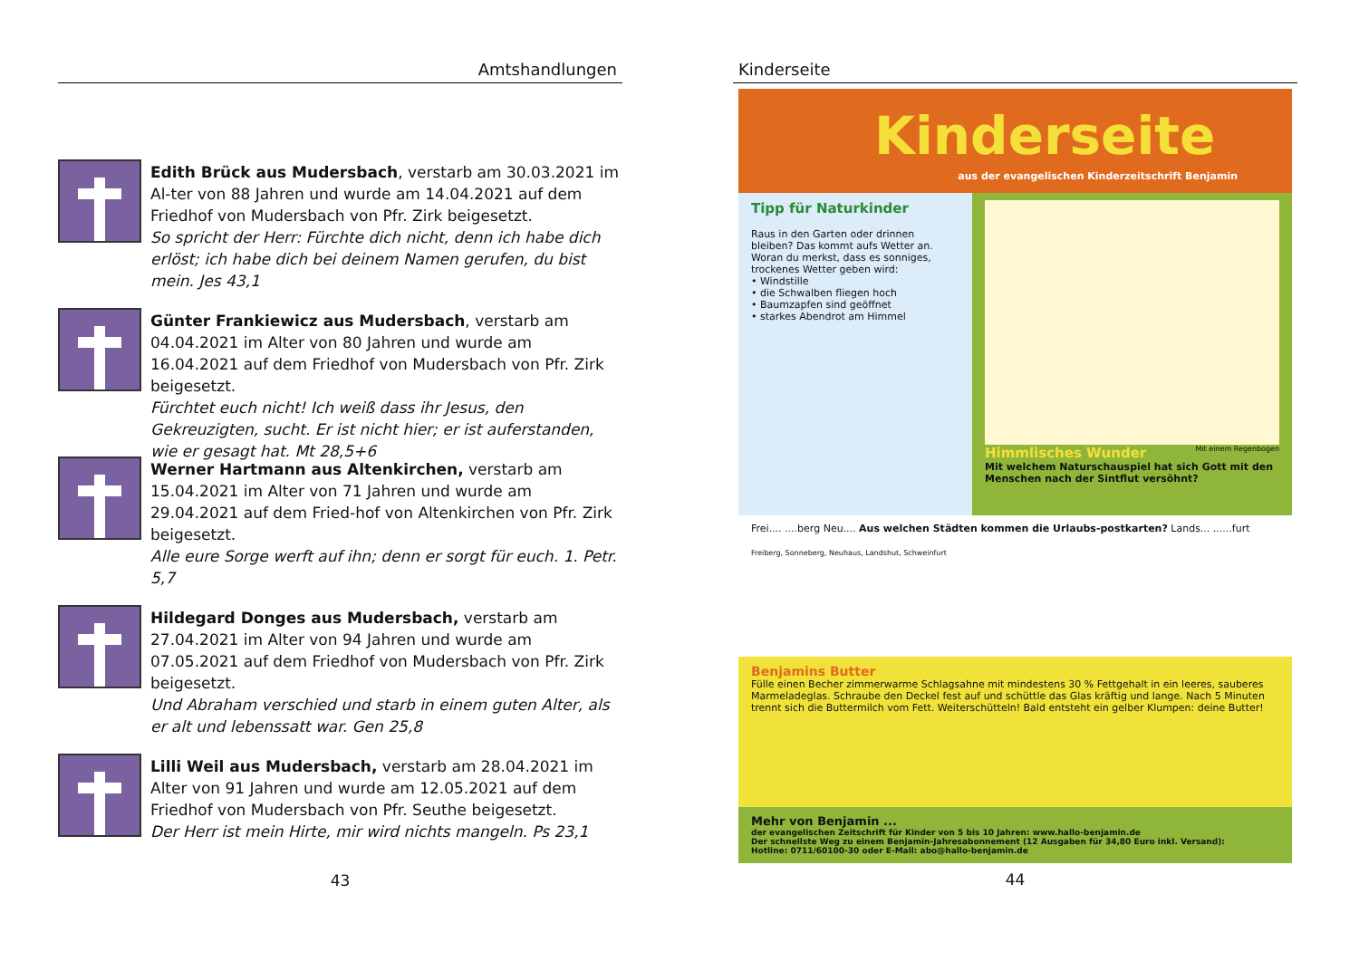Amtshandlungen
Edith Brück aus Mudersbach, verstarb am 30.03.2021 im Al-ter von 88 Jahren und wurde am 14.04.2021 auf dem Friedhof von Mudersbach von Pfr. Zirk beigesetzt.
So spricht der Herr: Fürchte dich nicht, denn ich habe dich erlöst; ich habe dich bei deinem Namen gerufen, du bist mein. Jes 43,1
Günter Frankiewicz aus Mudersbach, verstarb am 04.04.2021 im Alter von 80 Jahren und wurde am 16.04.2021 auf dem Friedhof von Mudersbach von Pfr. Zirk beigesetzt.
Fürchtet euch nicht! Ich weiß dass ihr Jesus, den Gekreuzigten, sucht. Er ist nicht hier; er ist auferstanden, wie er gesagt hat. Mt 28,5+6
Werner Hartmann aus Altenkirchen, verstarb am 15.04.2021 im Alter von 71 Jahren und wurde am 29.04.2021 auf dem Fried-hof von Altenkirchen von Pfr. Zirk beigesetzt.
Alle eure Sorge werft auf ihn; denn er sorgt für euch. 1. Petr. 5,7
Hildegard Donges aus Mudersbach, verstarb am 27.04.2021 im Alter von 94 Jahren und wurde am 07.05.2021 auf dem Friedhof von Mudersbach von Pfr. Zirk beigesetzt.
Und Abraham verschied und starb in einem guten Alter, als er alt und lebenssatt war. Gen 25,8
Lilli Weil aus Mudersbach, verstarb am 28.04.2021 im Alter von 91 Jahren und wurde am 12.05.2021 auf dem Friedhof von Mudersbach von Pfr. Seuthe beigesetzt.
Der Herr ist mein Hirte, mir wird nichts mangeln. Ps 23,1
43
Kinderseite
Kinderseite
aus der evangelischen Kinderzeitschrift Benjamin
Tipp für Naturkinder
Raus in den Garten oder drinnen bleiben? Das kommt aufs Wetter an. Woran du merkst, dass es sonniges, trockenes Wetter geben wird:
• Windstille
• die Schwalben fliegen hoch
• Baumzapfen sind geöffnet
• starkes Abendrot am Himmel
Mit einem Regenbogen Himmlisches Wunder
Mit welchem Naturschauspiel hat sich Gott mit den Menschen nach der Sintflut versöhnt?
Frei.... ....berg Neu.... Aus welchen Städten kommen die Urlaubs-postkarten? Lands... ......furt
Freiberg, Sonneberg, Neuhaus, Landshut, Schweinfurt
Benjamins Butter
Fülle einen Becher zimmerwarme Schlagsahne mit mindestens 30 % Fettgehalt in ein leeres, sauberes Marmeladeglas. Schraube den Deckel fest auf und schüttle das Glas kräftig und lange. Nach 5 Minuten trennt sich die Buttermilch vom Fett. Weiterschütteln! Bald entsteht ein gelber Klumpen: deine Butter!
Mehr von Benjamin ...
der evangelischen Zeitschrift für Kinder von 5 bis 10 Jahren: www.hallo-benjamin.de
Der schnellste Weg zu einem Benjamin-Jahresabonnement (12 Ausgaben für 34,80 Euro inkl. Versand):
Hotline: 0711/60100-30 oder E-Mail: abo@hallo-benjamin.de
44